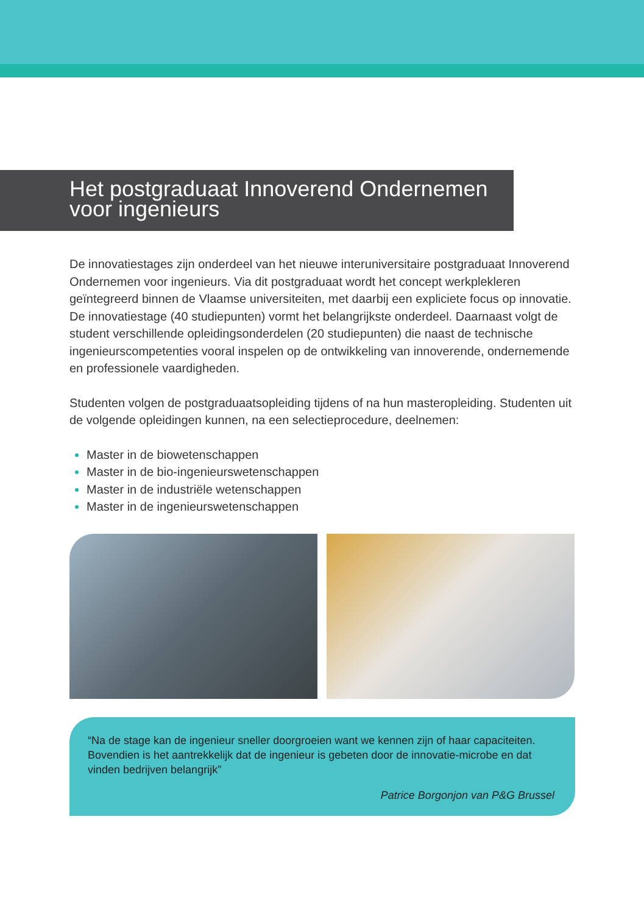Het postgraduaat Innoverend Ondernemen
voor ingenieurs
De innovatiestages zijn onderdeel van het nieuwe interuniversitaire postgraduaat Innoverend Ondernemen voor ingenieurs. Via dit postgraduaat wordt het concept werkplekleren geïntegreerd binnen de Vlaamse universiteiten, met daarbij een expliciete focus op innovatie. De innovatiestage (40 studiepunten) vormt het belangrijkste onderdeel. Daarnaast volgt de student verschillende opleidingsonderdelen (20 studiepunten) die naast de technische ingenieurscompetenties vooral inspelen op de ontwikkeling van innoverende, ondernemende en professionele vaardigheden.
Studenten volgen de postgraduaatsopleiding tijdens of na hun masteropleiding. Studenten uit de volgende opleidingen kunnen, na een selectieprocedure, deelnemen:
Master in de biowetenschappen
Master in de bio-ingenieurswetenschappen
Master in de industriële wetenschappen
Master in de ingenieurswetenschappen
“Na de stage kan de ingenieur sneller doorgroeien want we kennen zijn of haar capaciteiten. Bovendien is het aantrekkelijk dat de ingenieur is gebeten door de innovatie-microbe en dat vinden bedrijven belangrijk”
Patrice Borgonjon van P&G Brussel